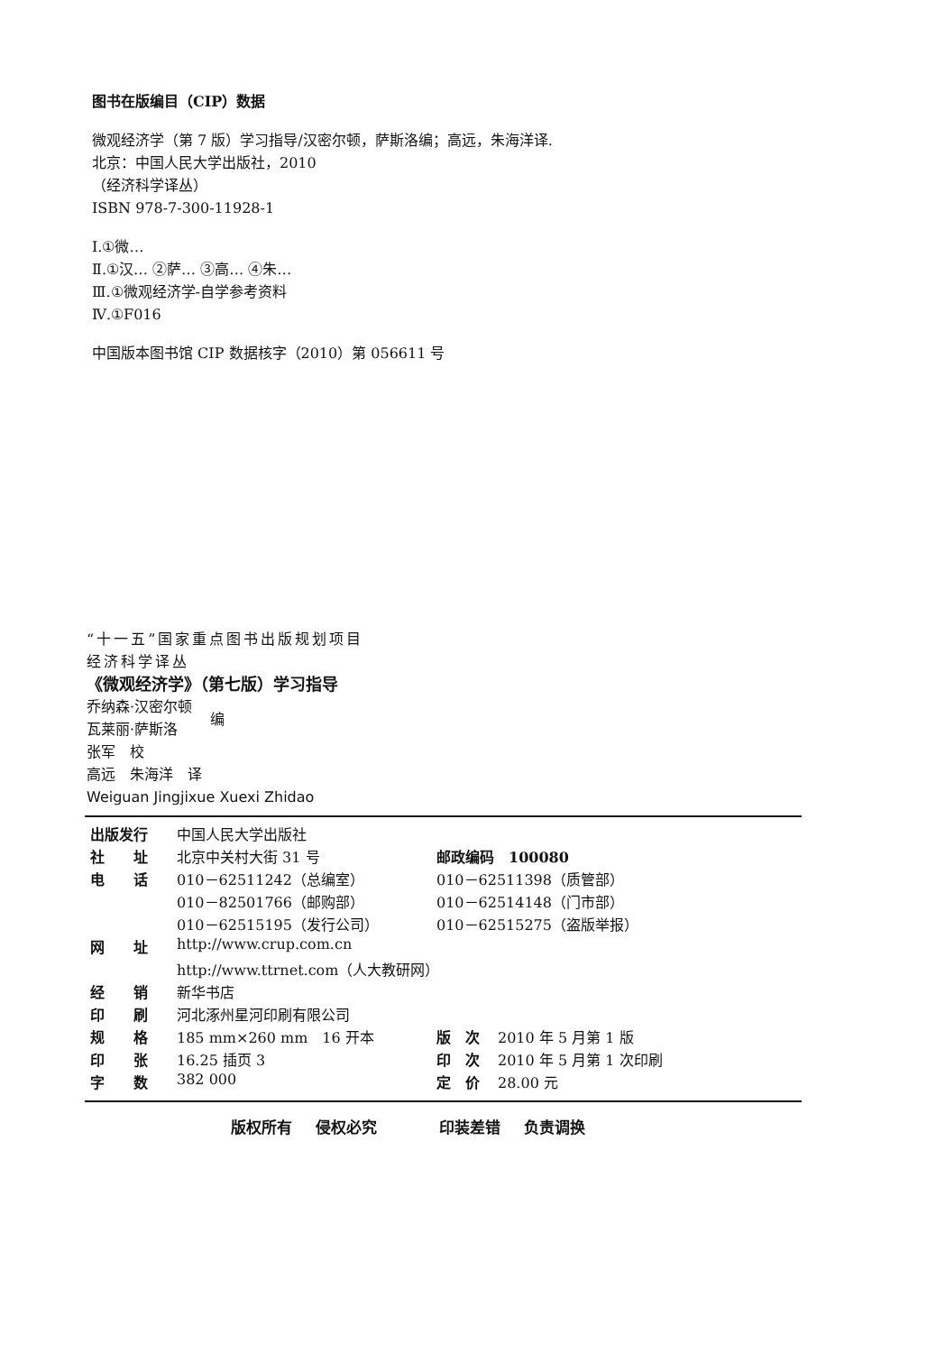图书在版编目（CIP）数据
微观经济学（第 7 版）学习指导/汉密尔顿，萨斯洛编；高远，朱海洋译.
北京：中国人民大学出版社，2010
（经济科学译丛）
ISBN 978-7-300-11928-1
Ⅰ.①微…
Ⅱ.①汉… ②萨… ③高… ④朱…
Ⅲ.①微观经济学-自学参考资料
Ⅳ.①F016
中国版本图书馆 CIP 数据核字（2010）第 056611 号
“十一五”国家重点图书出版规划项目
经济科学译丛
《微观经济学》（第七版）学习指导
乔纳森·汉密尔顿
瓦莱丽·萨斯洛
编
张军　校
高远　朱海洋　译
Weiguan Jingjixue Xuexi Zhidao
| 出版发行 | | 中国人民大学出版社 | | |
| 社 | 址 | 北京中关村大街 31 号 | 邮政编码 100080 | |
| 电 | 话 | 010－62511242（总编室） | 010－62511398（质管部） | |
| | | 010－82501766（邮购部） | 010－62514148（门市部） | |
| | | 010－62515195（发行公司） | 010－62515275（盗版举报） | |
| 网 | 址 | http://www.crup.com.cn | | |
| | | http://www.ttrnet.com（人大教研网） | | |
| 经 | 销 | 新华书店 | | |
| 印 | 刷 | 河北涿州星河印刷有限公司 | | |
| 规 | 格 | 185 mm×260 mm 16 开本 | 版 次 | 2010 年 5 月第 1 版 |
| 印 | 张 | 16.25 插页 3 | 印 次 | 2010 年 5 月第 1 次印刷 |
| 字 | 数 | 382 000 | 定 价 | 28.00 元 |
版权所有 侵权必究 　 印装差错 负责调换